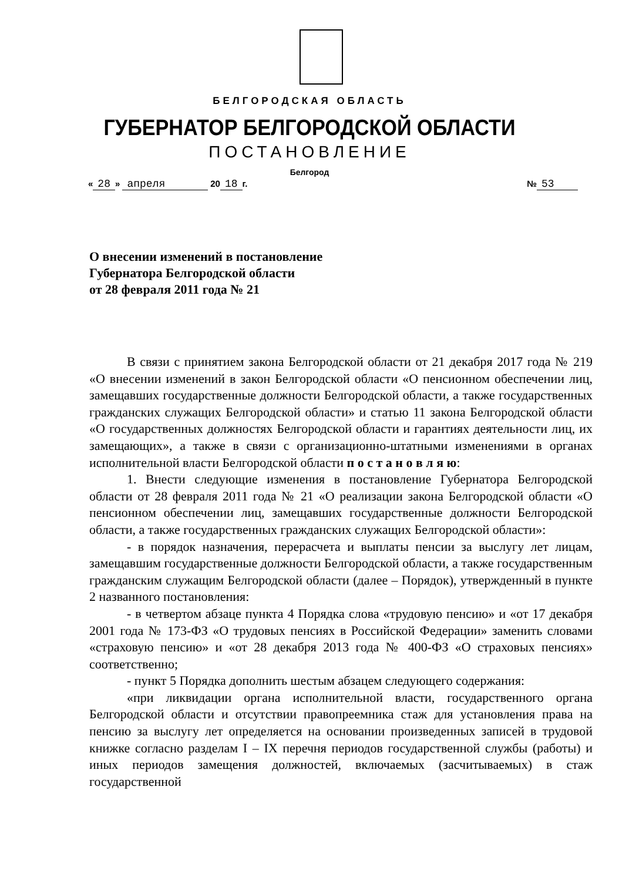БЕЛГОРОДСКАЯ ОБЛАСТЬ
ГУБЕРНАТОР БЕЛГОРОДСКОЙ ОБЛАСТИ
ПОСТАНОВЛЕНИЕ
Белгород
« 28 » апреля 20 18 г. № 53
О внесении изменений в постановление
Губернатора Белгородской области
от 28 февраля 2011 года № 21
В связи с принятием закона Белгородской области от 21 декабря 2017 года № 219 «О внесении изменений в закон Белгородской области «О пенсионном обеспечении лиц, замещавших государственные должности Белгородской области, а также государственных гражданских служащих Белгородской области» и статью 11 закона Белгородской области «О государственных должностях Белгородской области и гарантиях деятельности лиц, их замещающих», а также в связи с организационно-штатными изменениями в органах исполнительной власти Белгородской области п о с т а н о в л я ю:
1. Внести следующие изменения в постановление Губернатора Белгородской области от 28 февраля 2011 года № 21 «О реализации закона Белгородской области «О пенсионном обеспечении лиц, замещавших государственные должности Белгородской области, а также государственных гражданских служащих Белгородской области»:
- в порядок назначения, перерасчета и выплаты пенсии за выслугу лет лицам, замещавшим государственные должности Белгородской области, а также государственным гражданским служащим Белгородской области (далее – Порядок), утвержденный в пункте 2 названного постановления:
- в четвертом абзаце пункта 4 Порядка слова «трудовую пенсию» и «от 17 декабря 2001 года № 173-ФЗ «О трудовых пенсиях в Российской Федерации» заменить словами «страховую пенсию» и «от 28 декабря 2013 года № 400-ФЗ «О страховых пенсиях» соответственно;
- пункт 5 Порядка дополнить шестым абзацем следующего содержания:
«при ликвидации органа исполнительной власти, государственного органа Белгородской области и отсутствии правопреемника стаж для установления права на пенсию за выслугу лет определяется на основании произведенных записей в трудовой книжке согласно разделам I – IX перечня периодов государственной службы (работы) и иных периодов замещения должностей, включаемых (засчитываемых) в стаж государственной